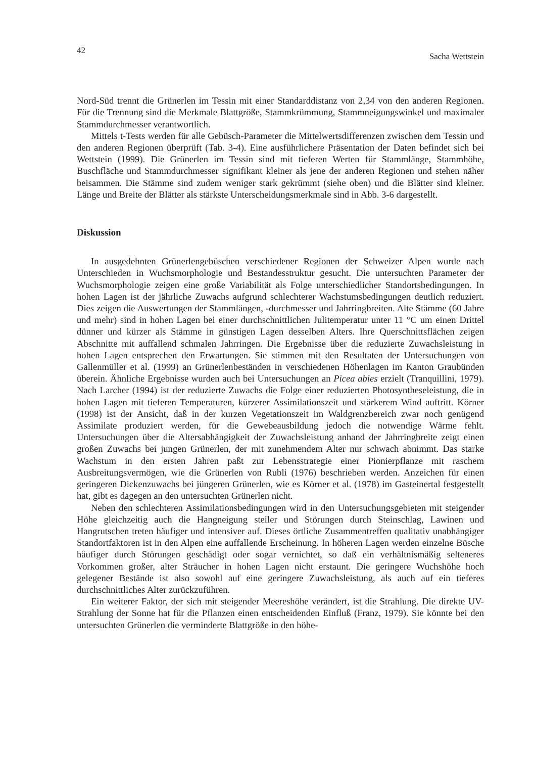42 Sacha Wettstein
Nord-Süd trennt die Grünerlen im Tessin mit einer Standarddistanz von 2,34 von den anderen Regionen. Für die Trennung sind die Merkmale Blattgröße, Stammkrümmung, Stammneigungswinkel und maximaler Stammdurchmesser verantwortlich.
Mittels t-Tests werden für alle Gebüsch-Parameter die Mittelwertsdifferenzen zwischen dem Tessin und den anderen Regionen überprüft (Tab. 3-4). Eine ausführlichere Präsentation der Daten befindet sich bei Wettstein (1999). Die Grünerlen im Tessin sind mit tieferen Werten für Stammlänge, Stammhöhe, Buschfläche und Stammdurchmesser signifikant kleiner als jene der anderen Regionen und stehen näher beisammen. Die Stämme sind zudem weniger stark gekrümmt (siehe oben) und die Blätter sind kleiner. Länge und Breite der Blätter als stärkste Unterscheidungsmerkmale sind in Abb. 3-6 dargestellt.
Diskussion
In ausgedehnten Grünerlengebüschen verschiedener Regionen der Schweizer Alpen wurde nach Unterschieden in Wuchsmorphologie und Bestandesstruktur gesucht. Die untersuchten Parameter der Wuchsmorphologie zeigen eine große Variabilität als Folge unterschiedlicher Standortsbedingungen. In hohen Lagen ist der jährliche Zuwachs aufgrund schlechterer Wachstumsbedingungen deutlich reduziert. Dies zeigen die Auswertungen der Stammlängen, -durchmesser und Jahrringbreiten. Alte Stämme (60 Jahre und mehr) sind in hohen Lagen bei einer durchschnittlichen Julitemperatur unter 11 °C um einen Drittel dünner und kürzer als Stämme in günstigen Lagen desselben Alters. Ihre Querschnittsflächen zeigen Abschnitte mit auffallend schmalen Jahrringen. Die Ergebnisse über die reduzierte Zuwachsleistung in hohen Lagen entsprechen den Erwartungen. Sie stimmen mit den Resultaten der Untersuchungen von Gallenmüller et al. (1999) an Grünerlenbeständen in verschiedenen Höhenlagen im Kanton Graubünden überein. Ähnliche Ergebnisse wurden auch bei Untersuchungen an Picea abies erzielt (Tranquillini, 1979). Nach Larcher (1994) ist der reduzierte Zuwachs die Folge einer reduzierten Photosyntheseleistung, die in hohen Lagen mit tieferen Temperaturen, kürzerer Assimilationszeit und stärkerem Wind auftritt. Körner (1998) ist der Ansicht, daß in der kurzen Vegetationszeit im Waldgrenzbereich zwar noch genügend Assimilate produziert werden, für die Gewebeausbildung jedoch die notwendige Wärme fehlt. Untersuchungen über die Altersabhängigkeit der Zuwachsleistung anhand der Jahrringbreite zeigt einen großen Zuwachs bei jungen Grünerlen, der mit zunehmendem Alter nur schwach abnimmt. Das starke Wachstum in den ersten Jahren paßt zur Lebensstrategie einer Pionierpflanze mit raschem Ausbreitungsvermögen, wie die Grünerlen von Rubli (1976) beschrieben werden. Anzeichen für einen geringeren Dickenzuwachs bei jüngeren Grünerlen, wie es Körner et al. (1978) im Gasteinertal festgestellt hat, gibt es dagegen an den untersuchten Grünerlen nicht.
Neben den schlechteren Assimilationsbedingungen wird in den Untersuchungsgebieten mit steigender Höhe gleichzeitig auch die Hangneigung steiler und Störungen durch Steinschlag, Lawinen und Hangrutschen treten häufiger und intensiver auf. Dieses örtliche Zusammentreffen qualitativ unabhängiger Standortfaktoren ist in den Alpen eine auffallende Erscheinung. In höheren Lagen werden einzelne Büsche häufiger durch Störungen geschädigt oder sogar vernichtet, so daß ein verhältnismäßig selteneres Vorkommen großer, alter Sträucher in hohen Lagen nicht erstaunt. Die geringere Wuchshöhe hoch gelegener Bestände ist also sowohl auf eine geringere Zuwachsleistung, als auch auf ein tieferes durchschnittliches Alter zurückzuführen.
Ein weiterer Faktor, der sich mit steigender Meereshöhe verändert, ist die Strahlung. Die direkte UV-Strahlung der Sonne hat für die Pflanzen einen entscheidenden Einfluß (Franz, 1979). Sie könnte bei den untersuchten Grünerlen die verminderte Blattgröße in den höhe-